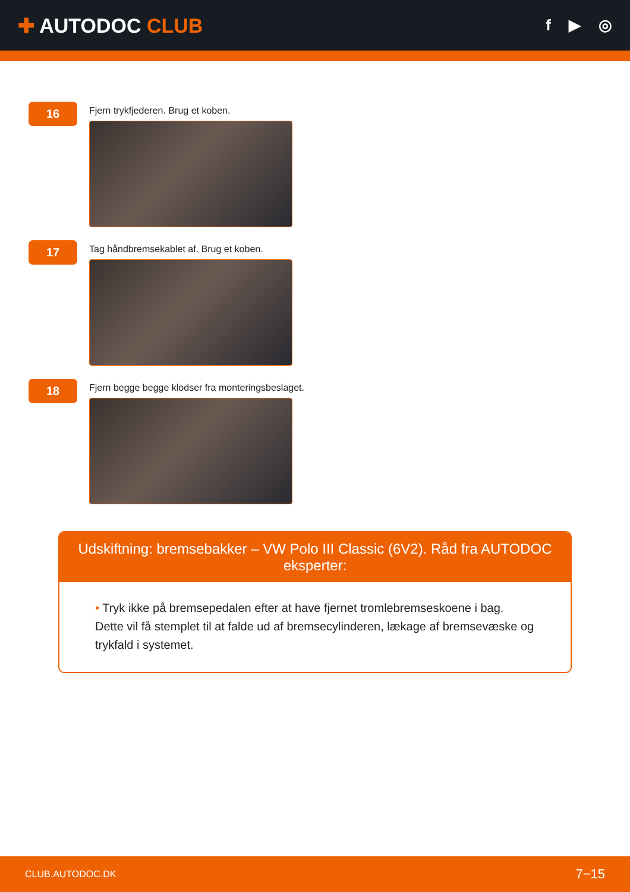✚ AUTODOC CLUB
f ▶ ◎
16
Fjern trykfjederen. Brug et koben.
17
Tag håndbremsekablet af. Brug et koben.
18
Fjern begge begge klodser fra monteringsbeslaget.
Udskiftning: bremsebakker – VW Polo III Classic (6V2). Råd fra AUTODOC eksperter:
• Tryk ikke på bremsepedalen efter at have fjernet tromlebremseskoene i bag. Dette vil få stemplet til at falde ud af bremsecylinderen, lækage af bremsevæske og trykfald i systemet.
CLUB.AUTODOC.DK 7−15